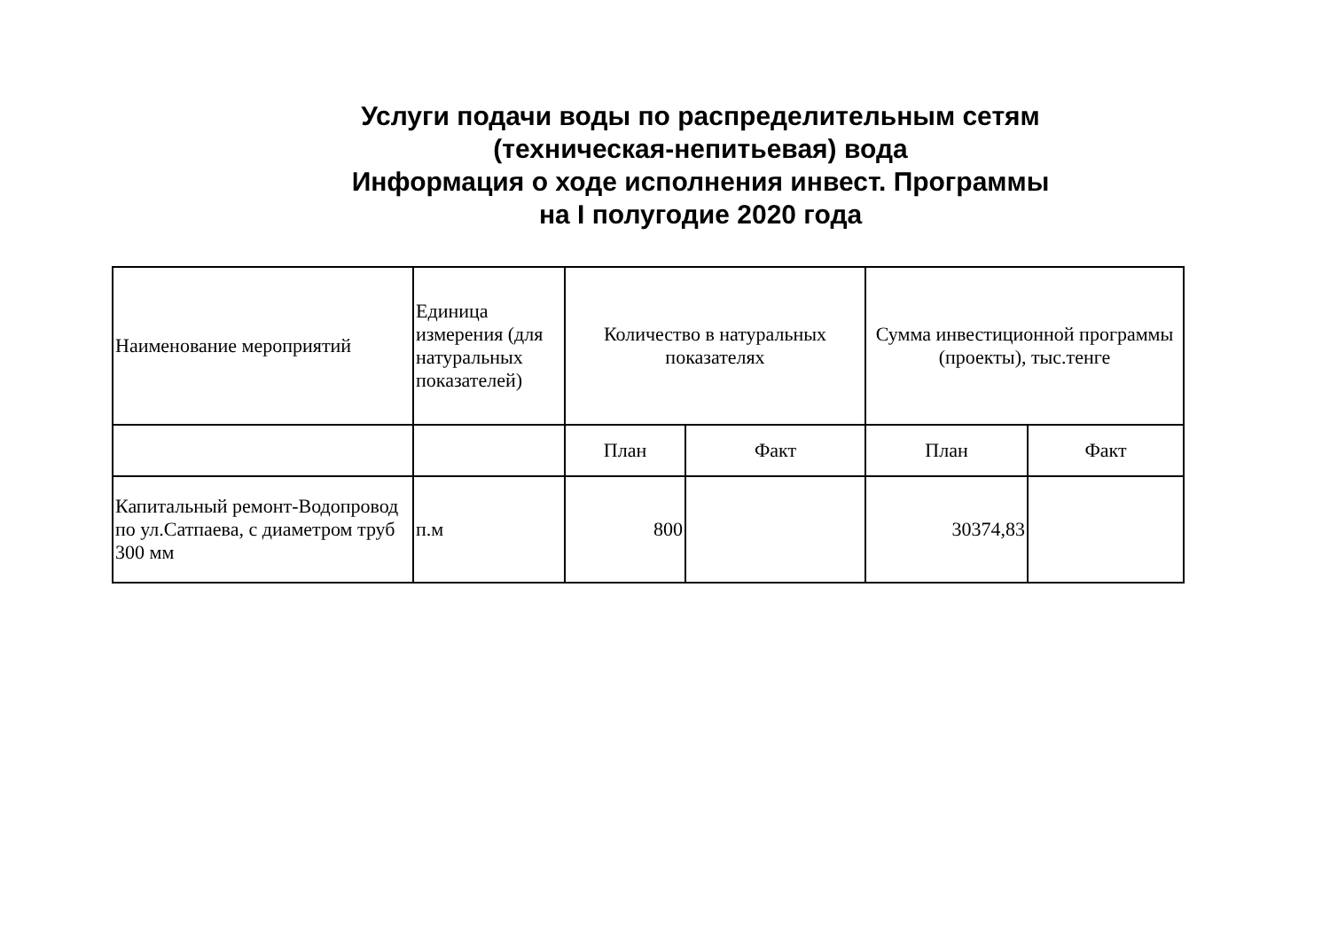Услуги подачи воды по распределительным сетям
(техническая-непитьевая) вода
Информация о ходе исполнения инвест. Программы
на I полугодие 2020 года
| Наименование мероприятий | Единица измерения (для натуральных показателей) | Количество в натуральных показателях | | Сумма инвестиционной программы (проекты), тыс.тенге | |
| --- | --- | --- | --- | --- | --- |
| | | План | Факт | План | Факт |
| Капитальный ремонт-Водопровод по ул.Сатпаева, с диаметром труб 300 мм | п.м | 800 | | 30374,83 | |